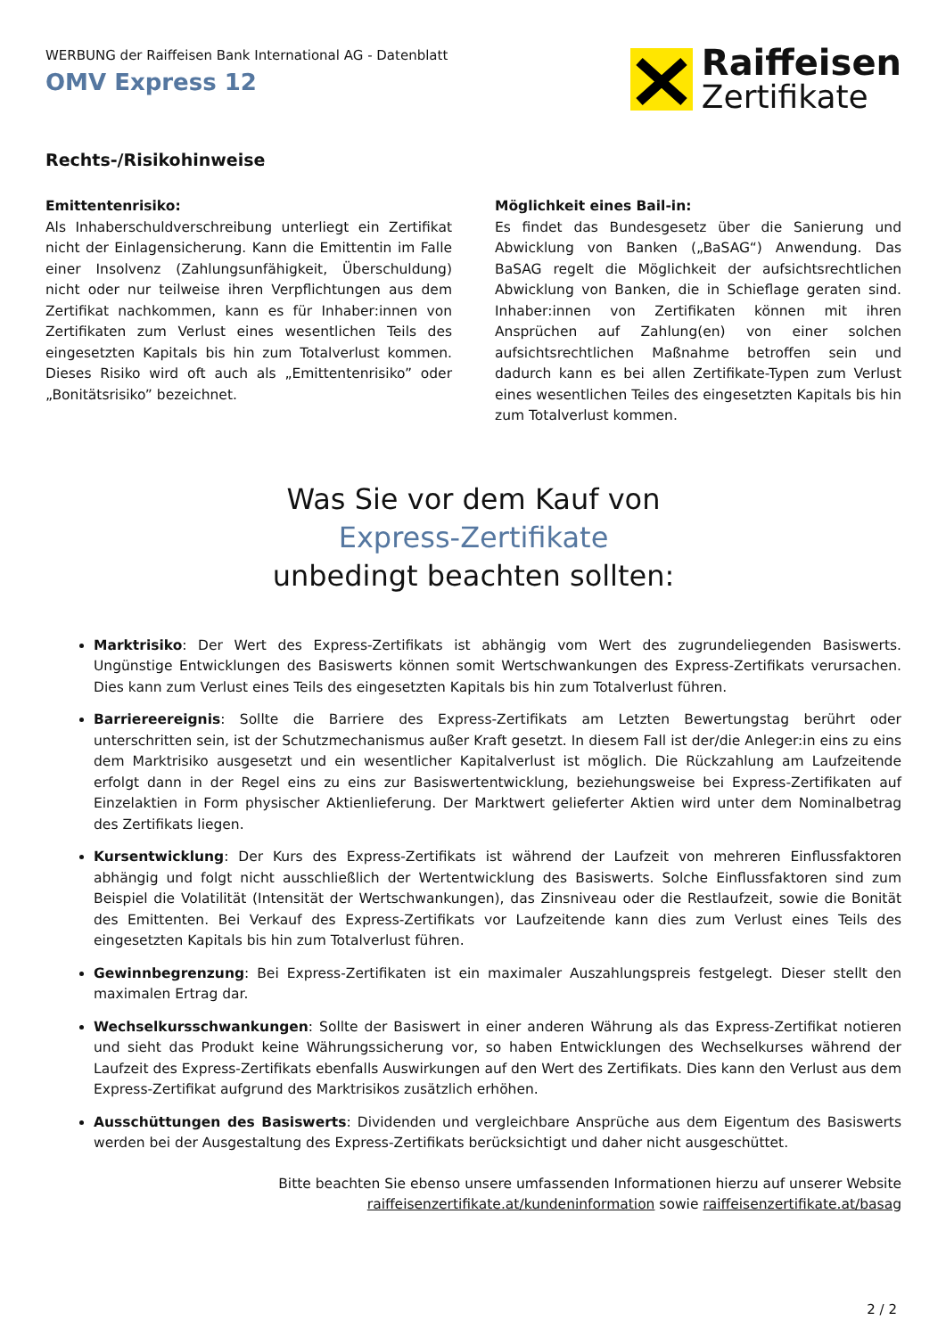WERBUNG der Raiffeisen Bank International AG - Datenblatt
OMV Express 12
Raiffeisen
Zertifikate
Rechts-/Risikohinweise
Emittentenrisiko:
Als Inhaberschuldverschreibung unterliegt ein Zertifikat nicht der Einlagensicherung. Kann die Emittentin im Falle einer Insolvenz (Zahlungsunfähigkeit, Überschuldung) nicht oder nur teilweise ihren Verpflichtungen aus dem Zertifikat nachkommen, kann es für Inhaber:innen von Zertifikaten zum Verlust eines wesentlichen Teils des eingesetzten Kapitals bis hin zum Totalverlust kommen. Dieses Risiko wird oft auch als „Emittentenrisiko” oder „Bonitätsrisiko” bezeichnet.
Möglichkeit eines Bail-in:
Es findet das Bundesgesetz über die Sanierung und Abwicklung von Banken („BaSAG“) Anwendung. Das BaSAG regelt die Möglichkeit der aufsichtsrechtlichen Abwicklung von Banken, die in Schieflage geraten sind. Inhaber:innen von Zertifikaten können mit ihren Ansprüchen auf Zahlung(en) von einer solchen aufsichtsrechtlichen Maßnahme betroffen sein und dadurch kann es bei allen Zertifikate-Typen zum Verlust eines wesentlichen Teiles des eingesetzten Kapitals bis hin zum Totalverlust kommen.
Was Sie vor dem Kauf von
Express-Zertifikate
unbedingt beachten sollten:
Marktrisiko: Der Wert des Express-Zertifikats ist abhängig vom Wert des zugrundeliegenden Basiswerts. Ungünstige Entwicklungen des Basiswerts können somit Wertschwankungen des Express-Zertifikats verursachen. Dies kann zum Verlust eines Teils des eingesetzten Kapitals bis hin zum Totalverlust führen.
Barriereereignis: Sollte die Barriere des Express-Zertifikats am Letzten Bewertungstag berührt oder unterschritten sein, ist der Schutzmechanismus außer Kraft gesetzt. In diesem Fall ist der/die Anleger:in eins zu eins dem Marktrisiko ausgesetzt und ein wesentlicher Kapitalverlust ist möglich. Die Rückzahlung am Laufzeitende erfolgt dann in der Regel eins zu eins zur Basiswertentwicklung, beziehungsweise bei Express-Zertifikaten auf Einzelaktien in Form physischer Aktienlieferung. Der Marktwert gelieferter Aktien wird unter dem Nominalbetrag des Zertifikats liegen.
Kursentwicklung: Der Kurs des Express-Zertifikats ist während der Laufzeit von mehreren Einflussfaktoren abhängig und folgt nicht ausschließlich der Wertentwicklung des Basiswerts. Solche Einflussfaktoren sind zum Beispiel die Volatilität (Intensität der Wertschwankungen), das Zinsniveau oder die Restlaufzeit, sowie die Bonität des Emittenten. Bei Verkauf des Express-Zertifikats vor Laufzeitende kann dies zum Verlust eines Teils des eingesetzten Kapitals bis hin zum Totalverlust führen.
Gewinnbegrenzung: Bei Express-Zertifikaten ist ein maximaler Auszahlungspreis festgelegt. Dieser stellt den maximalen Ertrag dar.
Wechselkursschwankungen: Sollte der Basiswert in einer anderen Währung als das Express-Zertifikat notieren und sieht das Produkt keine Währungssicherung vor, so haben Entwicklungen des Wechselkurses während der Laufzeit des Express-Zertifikats ebenfalls Auswirkungen auf den Wert des Zertifikats. Dies kann den Verlust aus dem Express-Zertifikat aufgrund des Marktrisikos zusätzlich erhöhen.
Ausschüttungen des Basiswerts: Dividenden und vergleichbare Ansprüche aus dem Eigentum des Basiswerts werden bei der Ausgestaltung des Express-Zertifikats berücksichtigt und daher nicht ausgeschüttet.
Bitte beachten Sie ebenso unsere umfassenden Informationen hierzu auf unserer Website
raiffeisenzertifikate.at/kundeninformation sowie raiffeisenzertifikate.at/basag
2 / 2